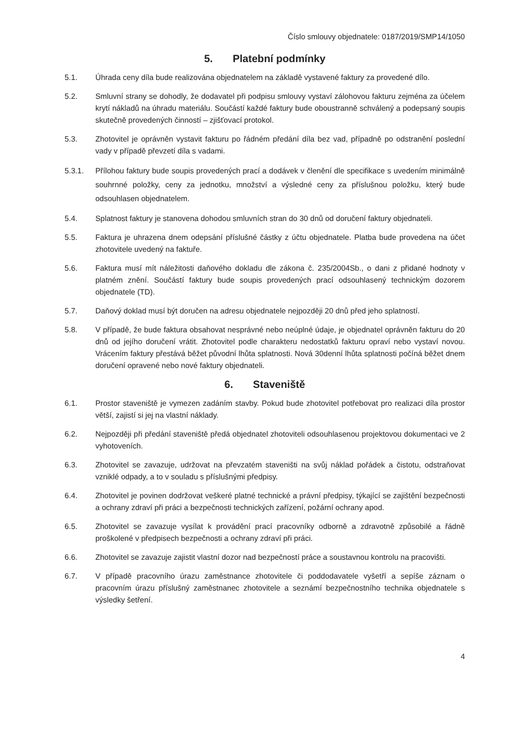Číslo smlouvy objednatele: 0187/2019/SMP14/1050
5. Platební podmínky
5.1. Úhrada ceny díla bude realizována objednatelem na základě vystavené faktury za provedené dílo.
5.2. Smluvní strany se dohodly, že dodavatel při podpisu smlouvy vystaví zálohovou fakturu zejména za účelem krytí nákladů na úhradu materiálu. Součástí každé faktury bude oboustranně schválený a podepsaný soupis skutečně provedených činností – zjišťovací protokol.
5.3. Zhotovitel je oprávněn vystavit fakturu po řádném předání díla bez vad, případně po odstranění poslední vady v případě převzetí díla s vadami.
5.3.1. Přílohou faktury bude soupis provedených prací a dodávek v členění dle specifikace s uvedením minimálně souhrnné položky, ceny za jednotku, množství a výsledné ceny za příslušnou položku, který bude odsouhlasen objednatelem.
5.4. Splatnost faktury je stanovena dohodou smluvních stran do 30 dnů od doručení faktury objednateli.
5.5. Faktura je uhrazena dnem odepsání příslušné částky z účtu objednatele. Platba bude provedena na účet zhotovitele uvedený na faktuře.
5.6. Faktura musí mít náležitosti daňového dokladu dle zákona č. 235/2004Sb., o dani z přidané hodnoty v platném znění. Součástí faktury bude soupis provedených prací odsouhlasený technickým dozorem objednatele (TD).
5.7. Daňový doklad musí být doručen na adresu objednatele nejpozději 20 dnů před jeho splatností.
5.8. V případě, že bude faktura obsahovat nesprávné nebo neúplné údaje, je objednatel oprávněn fakturu do 20 dnů od jejího doručení vrátit. Zhotovitel podle charakteru nedostatků fakturu opraví nebo vystaví novou. Vrácením faktury přestává běžet původní lhůta splatnosti. Nová 30denní lhůta splatnosti počíná běžet dnem doručení opravené nebo nové faktury objednateli.
6. Staveniště
6.1. Prostor staveniště je vymezen zadáním stavby. Pokud bude zhotovitel potřebovat pro realizaci díla prostor větší, zajistí si jej na vlastní náklady.
6.2. Nejpozději při předání staveniště předá objednatel zhotoviteli odsouhlasenou projektovou dokumentaci ve 2 vyhotoveních.
6.3. Zhotovitel se zavazuje, udržovat na převzatém staveništi na svůj náklad pořádek a čistotu, odstraňovat vzniklé odpady, a to v souladu s příslušnými předpisy.
6.4. Zhotovitel je povinen dodržovat veškeré platné technické a právní předpisy, týkající se zajištění bezpečnosti a ochrany zdraví při práci a bezpečnosti technických zařízení, požární ochrany apod.
6.5. Zhotovitel se zavazuje vysílat k provádění prací pracovníky odborně a zdravotně způsobilé a řádně proškolené v předpisech bezpečnosti a ochrany zdraví při práci.
6.6. Zhotovitel se zavazuje zajistit vlastní dozor nad bezpečností práce a soustavnou kontrolu na pracovišti.
6.7. V případě pracovního úrazu zaměstnance zhotovitele či poddodavatele vyšetří a sepíše záznam o pracovním úrazu příslušný zaměstnanec zhotovitele a seznámí bezpečnostního technika objednatele s výsledky šetření.
4